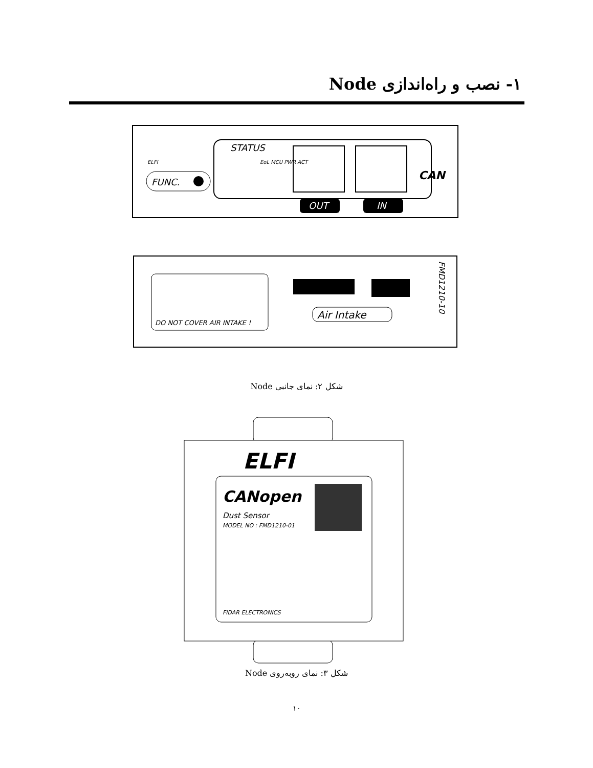۱- نصب و راه‌اندازی Node
ELFI
FUNC.
STATUS
EoL MCU PWR ACT
OUT
IN
CAN
DO NOT COVER AIR INTAKE !
Air Intake
FMD1210-10
شکل ۲: نمای جانبی Node
ELFI
CANopen
Dust Sensor
MODEL NO : FMD1210-01
FIDAR ELECTRONICS
شکل ۳: نمای روبه‌روی Node
۱۰